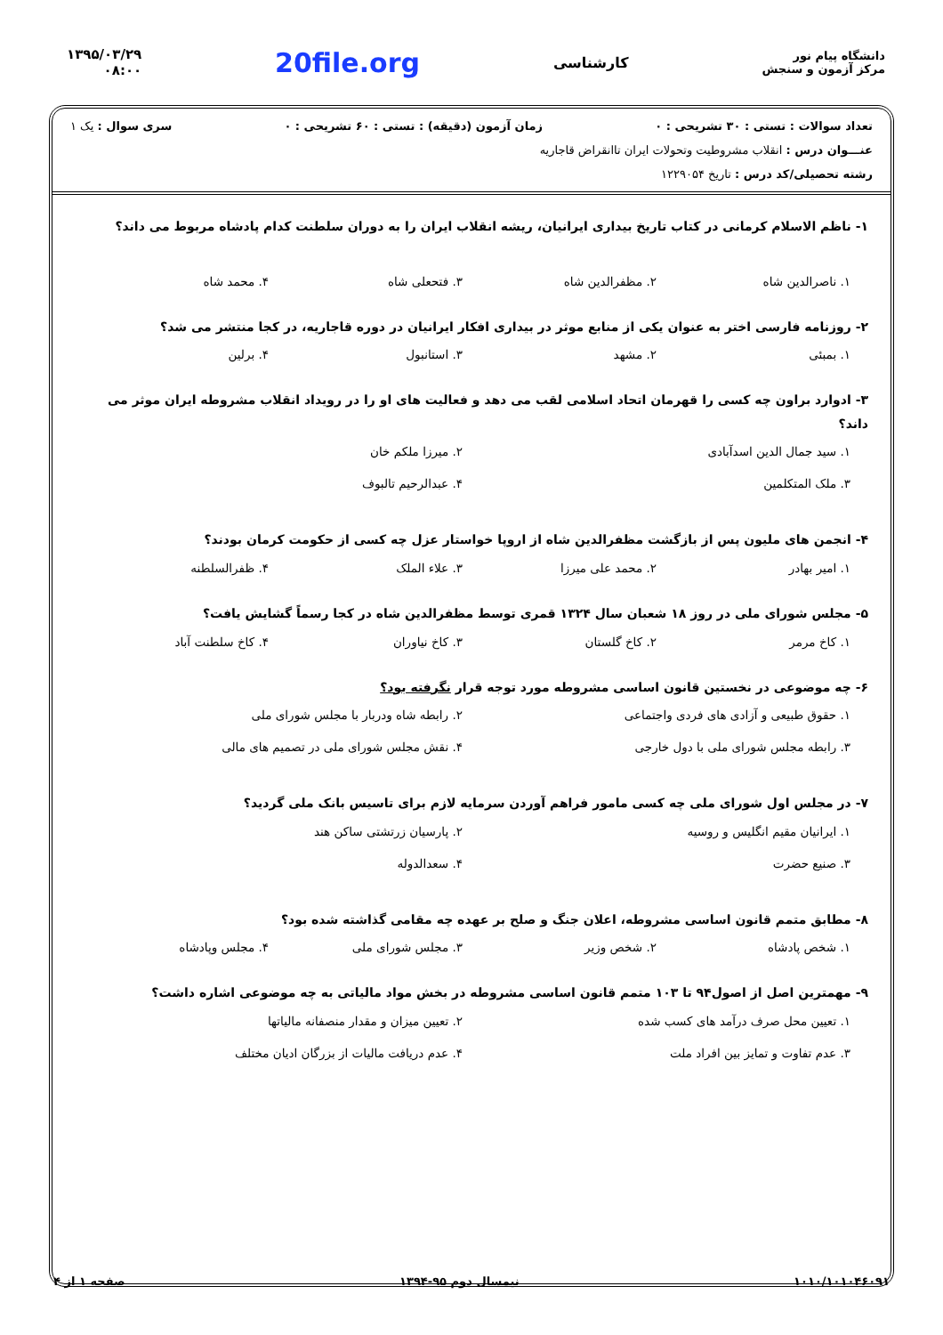دانشگاه پیام نور
مرکز آزمون و سنجش
کارشناسی
20file.org
۱۳۹۵/۰۳/۲۹
۰۸:۰۰
تعداد سوالات : تستی : ۳۰ تشریحی : ۰ زمان آزمون (دقیقه) : تستی : ۶۰ تشریحی : ۰ سری سوال : یک ۱
عنـــوان درس : انقلاب مشروطیت وتحولات ایران تاانقراض قاجاریه
رشته تحصیلی/کد درس : تاریخ ۱۲۲۹۰۵۴
۱- ناظم الاسلام کرمانی در کتاب تاریخ بیداری ایرانیان، ریشه انقلاب ایران را به دوران سلطنت کدام پادشاه مربوط می داند؟
۱. ناصرالدین شاه
۲. مظفرالدین شاه
۳. فتحعلی شاه
۴. محمد شاه
۲- روزنامه فارسی اختر به عنوان یکی از منابع موثر در بیداری افکار ایرانیان در دوره قاجاریه، در کجا منتشر می شد؟
۱. بمبئی
۲. مشهد
۳. استانبول
۴. برلین
۳- ادوارد براون چه کسی را قهرمان اتحاد اسلامی لقب می دهد و فعالیت های او را در رویداد انقلاب مشروطه ایران موثر می داند؟
۱. سید جمال الدین اسدآبادی
۲. میرزا ملکم خان
۳. ملک المتکلمین
۴. عبدالرحیم تالبوف
۴- انجمن های ملیون پس از بازگشت مظفرالدین شاه از اروپا خواستار عزل چه کسی از حکومت کرمان بودند؟
۱. امیر بهادر
۲. محمد علی میرزا
۳. علاء الملک
۴. ظفرالسلطنه
۵- مجلس شورای ملی در روز ۱۸ شعبان سال ۱۳۲۴ قمری توسط مظفرالدین شاه در کجا رسماً گشایش یافت؟
۱. کاخ مرمر
۲. کاخ گلستان
۳. کاخ نیاوران
۴. کاخ سلطنت آباد
۶- چه موضوعی در نخستین قانون اساسی مشروطه مورد توجه قرار نگرفته بود؟
۱. حقوق طبیعی و آزادی های فردی واجتماعی
۲. رابطه شاه ودربار با مجلس شورای ملی
۳. رابطه مجلس شورای ملی با دول خارجی
۴. نقش مجلس شورای ملی در تصمیم های مالی
۷- در مجلس اول شورای ملی چه کسی مامور فراهم آوردن سرمایه لازم برای تاسیس بانک ملی گردید؟
۱. ایرانیان مقیم انگلیس و روسیه
۲. پارسیان زرتشتی ساکن هند
۳. صنیع حضرت
۴. سعدالدوله
۸- مطابق متمم قانون اساسی مشروطه، اعلان جنگ و صلح بر عهده چه مقامی گذاشته شده بود؟
۱. شخص پادشاه
۲. شخص وزیر
۳. مجلس شورای ملی
۴. مجلس وپادشاه
۹- مهمترین اصل از اصول۹۴ تا ۱۰۳ متمم قانون اساسی مشروطه در بخش مواد مالیاتی به چه موضوعی اشاره داشت؟
۱. تعیین محل صرف درآمد های کسب شده
۲. تعیین میزان و مقدار منصفانه مالیاتها
۳. عدم تفاوت و تمایز بین افراد ملت
۴. عدم دریافت مالیات از بزرگان ادیان مختلف
۱۰۱۰/۱۰۱۰۴۶۰۹۱ نیمسال دوم ۹۵-۱۳۹۴ صفحه ۱ از ۴